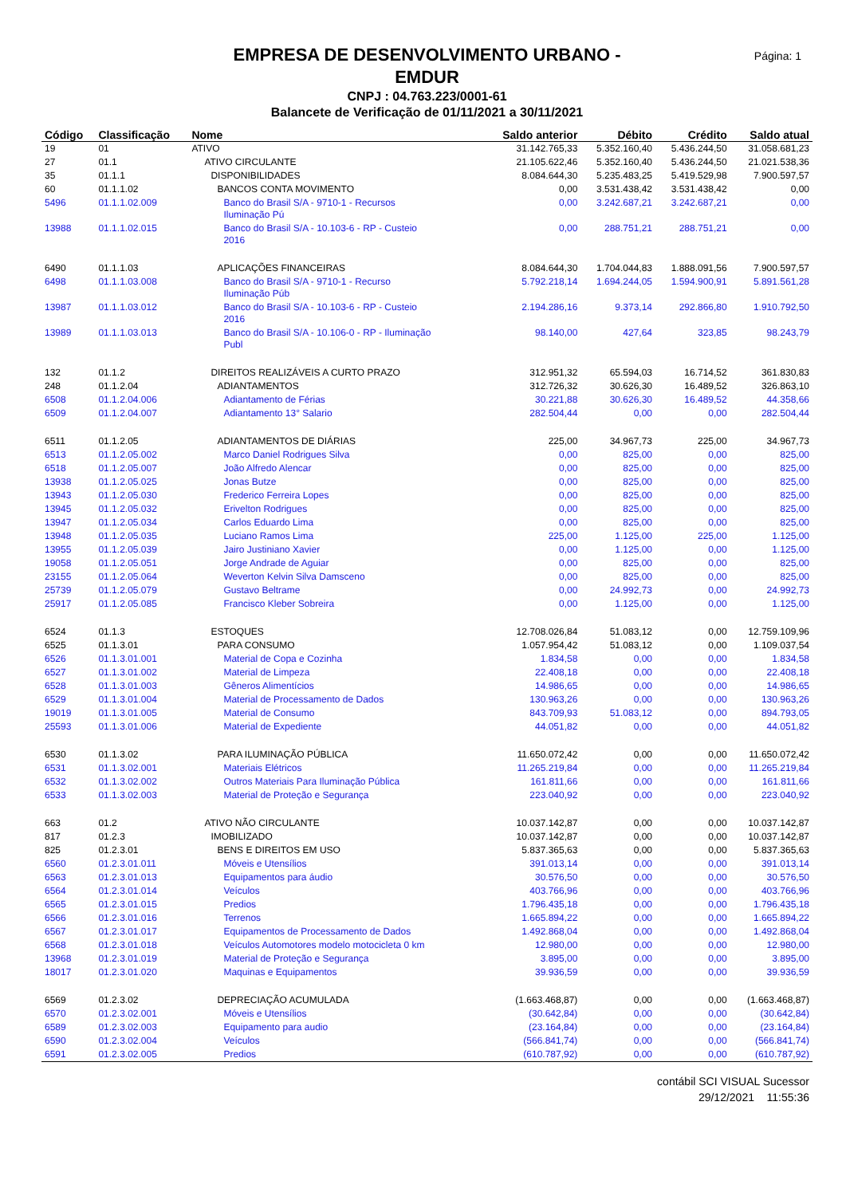Página: 1
EMPRESA DE DESENVOLVIMENTO URBANO -
EMDUR
CNPJ : 04.763.223/0001-61
Balancete de Verificação de 01/11/2021 a 30/11/2021
| Código | Classificação | Nome | Saldo anterior | Débito | Crédito | Saldo atual |
| --- | --- | --- | --- | --- | --- | --- |
| 19 | 01 | ATIVO | 31.142.765,33 | 5.352.160,40 | 5.436.244,50 | 31.058.681,23 |
| 27 | 01.1 | ATIVO CIRCULANTE | 21.105.622,46 | 5.352.160,40 | 5.436.244,50 | 21.021.538,36 |
| 35 | 01.1.1 | DISPONIBILIDADES | 8.084.644,30 | 5.235.483,25 | 5.419.529,98 | 7.900.597,57 |
| 60 | 01.1.1.02 | BANCOS CONTA MOVIMENTO | 0,00 | 3.531.438,42 | 3.531.438,42 | 0,00 |
| 5496 | 01.1.1.02.009 | Banco do Brasil S/A - 9710-1 - Recursos Iluminação Pú | 0,00 | 3.242.687,21 | 3.242.687,21 | 0,00 |
| 13988 | 01.1.1.02.015 | Banco do Brasil S/A - 10.103-6 - RP - Custeio 2016 | 0,00 | 288.751,21 | 288.751,21 | 0,00 |
| 6490 | 01.1.1.03 | APLICAÇÕES FINANCEIRAS | 8.084.644,30 | 1.704.044,83 | 1.888.091,56 | 7.900.597,57 |
| 6498 | 01.1.1.03.008 | Banco do Brasil S/A - 9710-1 - Recurso Iluminação Púb | 5.792.218,14 | 1.694.244,05 | 1.594.900,91 | 5.891.561,28 |
| 13987 | 01.1.1.03.012 | Banco do Brasil S/A - 10.103-6 - RP - Custeio 2016 | 2.194.286,16 | 9.373,14 | 292.866,80 | 1.910.792,50 |
| 13989 | 01.1.1.03.013 | Banco do Brasil S/A - 10.106-0 - RP - Iluminação Publ | 98.140,00 | 427,64 | 323,85 | 98.243,79 |
| 132 | 01.1.2 | DIREITOS REALIZÁVEIS A CURTO PRAZO | 312.951,32 | 65.594,03 | 16.714,52 | 361.830,83 |
| 248 | 01.1.2.04 | ADIANTAMENTOS | 312.726,32 | 30.626,30 | 16.489,52 | 326.863,10 |
| 6508 | 01.1.2.04.006 | Adiantamento de Férias | 30.221,88 | 30.626,30 | 16.489,52 | 44.358,66 |
| 6509 | 01.1.2.04.007 | Adiantamento 13° Salario | 282.504,44 | 0,00 | 0,00 | 282.504,44 |
| 6511 | 01.1.2.05 | ADIANTAMENTOS DE DIÁRIAS | 225,00 | 34.967,73 | 225,00 | 34.967,73 |
| 6513 | 01.1.2.05.002 | Marco Daniel Rodrigues Silva | 0,00 | 825,00 | 0,00 | 825,00 |
| 6518 | 01.1.2.05.007 | João Alfredo Alencar | 0,00 | 825,00 | 0,00 | 825,00 |
| 13938 | 01.1.2.05.025 | Jonas Butze | 0,00 | 825,00 | 0,00 | 825,00 |
| 13943 | 01.1.2.05.030 | Frederico Ferreira Lopes | 0,00 | 825,00 | 0,00 | 825,00 |
| 13945 | 01.1.2.05.032 | Erivelton Rodrigues | 0,00 | 825,00 | 0,00 | 825,00 |
| 13947 | 01.1.2.05.034 | Carlos Eduardo Lima | 0,00 | 825,00 | 0,00 | 825,00 |
| 13948 | 01.1.2.05.035 | Luciano Ramos Lima | 225,00 | 1.125,00 | 225,00 | 1.125,00 |
| 13955 | 01.1.2.05.039 | Jairo Justiniano Xavier | 0,00 | 1.125,00 | 0,00 | 1.125,00 |
| 19058 | 01.1.2.05.051 | Jorge Andrade de Aguiar | 0,00 | 825,00 | 0,00 | 825,00 |
| 23155 | 01.1.2.05.064 | Weverton Kelvin Silva Damsceno | 0,00 | 825,00 | 0,00 | 825,00 |
| 25739 | 01.1.2.05.079 | Gustavo Beltrame | 0,00 | 24.992,73 | 0,00 | 24.992,73 |
| 25917 | 01.1.2.05.085 | Francisco Kleber Sobreira | 0,00 | 1.125,00 | 0,00 | 1.125,00 |
| 6524 | 01.1.3 | ESTOQUES | 12.708.026,84 | 51.083,12 | 0,00 | 12.759.109,96 |
| 6525 | 01.1.3.01 | PARA CONSUMO | 1.057.954,42 | 51.083,12 | 0,00 | 1.109.037,54 |
| 6526 | 01.1.3.01.001 | Material de Copa e Cozinha | 1.834,58 | 0,00 | 0,00 | 1.834,58 |
| 6527 | 01.1.3.01.002 | Material de Limpeza | 22.408,18 | 0,00 | 0,00 | 22.408,18 |
| 6528 | 01.1.3.01.003 | Gêneros Alimentícios | 14.986,65 | 0,00 | 0,00 | 14.986,65 |
| 6529 | 01.1.3.01.004 | Material de Processamento de Dados | 130.963,26 | 0,00 | 0,00 | 130.963,26 |
| 19019 | 01.1.3.01.005 | Material de Consumo | 843.709,93 | 51.083,12 | 0,00 | 894.793,05 |
| 25593 | 01.1.3.01.006 | Material de Expediente | 44.051,82 | 0,00 | 0,00 | 44.051,82 |
| 6530 | 01.1.3.02 | PARA ILUMINAÇÃO PÚBLICA | 11.650.072,42 | 0,00 | 0,00 | 11.650.072,42 |
| 6531 | 01.1.3.02.001 | Materiais Elétricos | 11.265.219,84 | 0,00 | 0,00 | 11.265.219,84 |
| 6532 | 01.1.3.02.002 | Outros Materiais Para Iluminação Pública | 161.811,66 | 0,00 | 0,00 | 161.811,66 |
| 6533 | 01.1.3.02.003 | Material de Proteção e Segurança | 223.040,92 | 0,00 | 0,00 | 223.040,92 |
| 663 | 01.2 | ATIVO NÃO CIRCULANTE | 10.037.142,87 | 0,00 | 0,00 | 10.037.142,87 |
| 817 | 01.2.3 | IMOBILIZADO | 10.037.142,87 | 0,00 | 0,00 | 10.037.142,87 |
| 825 | 01.2.3.01 | BENS E DIREITOS EM USO | 5.837.365,63 | 0,00 | 0,00 | 5.837.365,63 |
| 6560 | 01.2.3.01.011 | Móveis e Utensílios | 391.013,14 | 0,00 | 0,00 | 391.013,14 |
| 6563 | 01.2.3.01.013 | Equipamentos para áudio | 30.576,50 | 0,00 | 0,00 | 30.576,50 |
| 6564 | 01.2.3.01.014 | Veículos | 403.766,96 | 0,00 | 0,00 | 403.766,96 |
| 6565 | 01.2.3.01.015 | Predios | 1.796.435,18 | 0,00 | 0,00 | 1.796.435,18 |
| 6566 | 01.2.3.01.016 | Terrenos | 1.665.894,22 | 0,00 | 0,00 | 1.665.894,22 |
| 6567 | 01.2.3.01.017 | Equipamentos de Processamento de Dados | 1.492.868,04 | 0,00 | 0,00 | 1.492.868,04 |
| 6568 | 01.2.3.01.018 | Veículos Automotores modelo motocicleta 0 km | 12.980,00 | 0,00 | 0,00 | 12.980,00 |
| 13968 | 01.2.3.01.019 | Material de Proteção e Segurança | 3.895,00 | 0,00 | 0,00 | 3.895,00 |
| 18017 | 01.2.3.01.020 | Maquinas e Equipamentos | 39.936,59 | 0,00 | 0,00 | 39.936,59 |
| 6569 | 01.2.3.02 | DEPRECIAÇÃO ACUMULADA | (1.663.468,87) | 0,00 | 0,00 | (1.663.468,87) |
| 6570 | 01.2.3.02.001 | Móveis e Utensílios | (30.642,84) | 0,00 | 0,00 | (30.642,84) |
| 6589 | 01.2.3.02.003 | Equipamento para audio | (23.164,84) | 0,00 | 0,00 | (23.164,84) |
| 6590 | 01.2.3.02.004 | Veículos | (566.841,74) | 0,00 | 0,00 | (566.841,74) |
| 6591 | 01.2.3.02.005 | Predios | (610.787,92) | 0,00 | 0,00 | (610.787,92) |
contábil SCI VISUAL Sucessor
29/12/2021 11:55:36